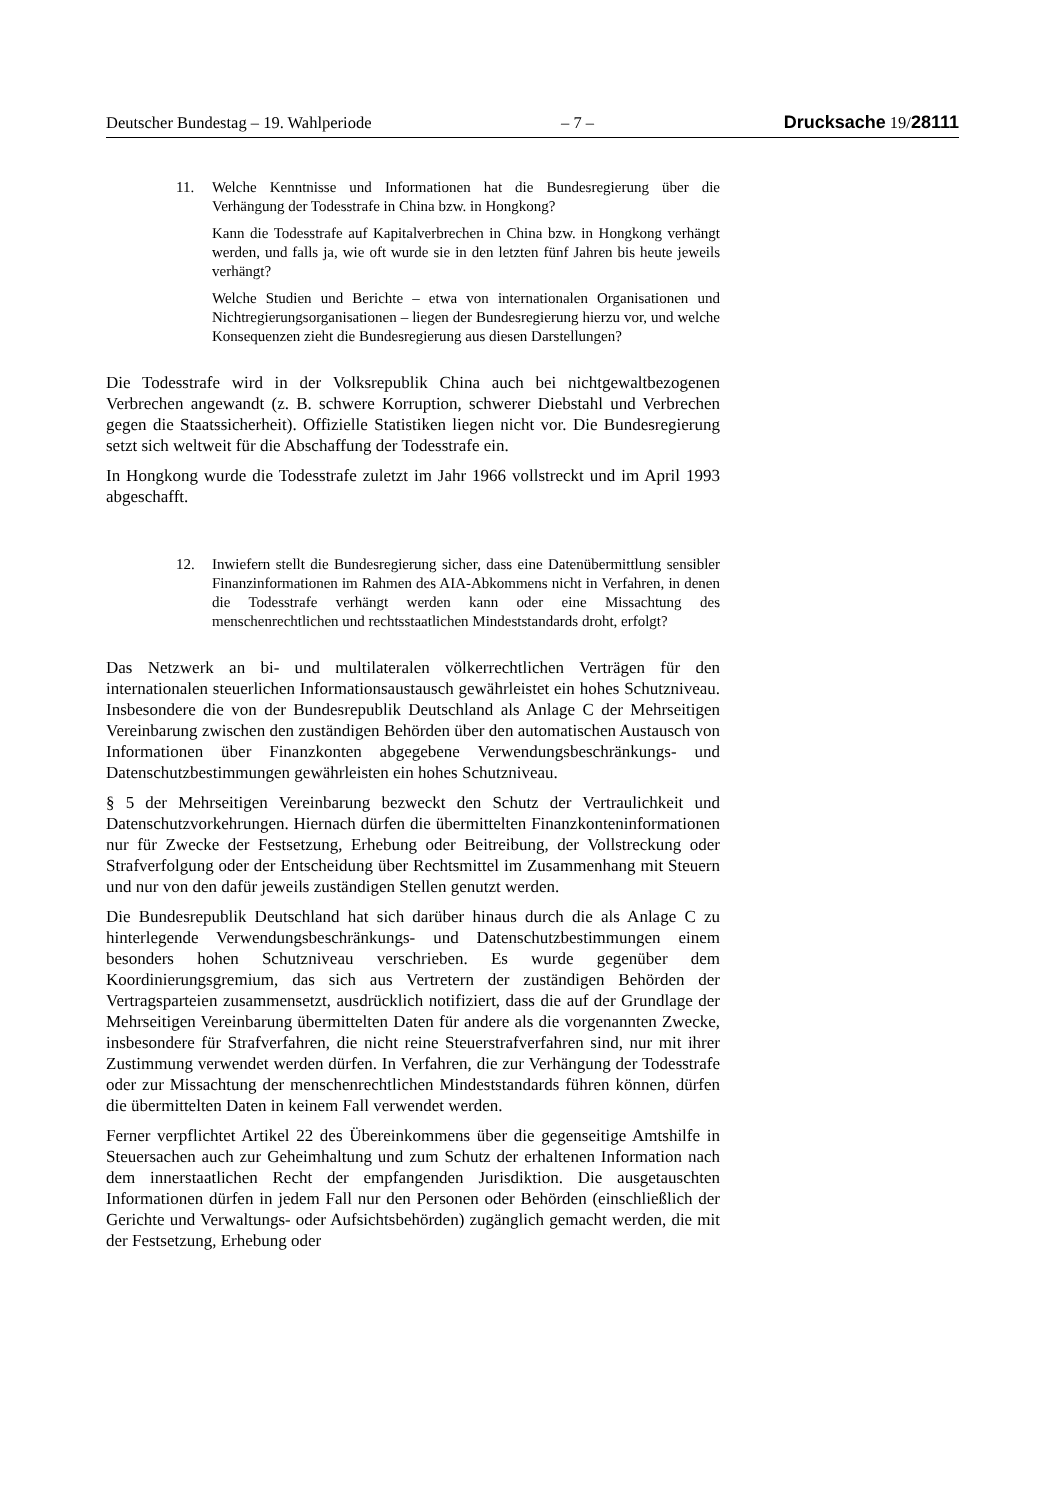Deutscher Bundestag – 19. Wahlperiode – 7 – Drucksache 19/28111
11. Welche Kenntnisse und Informationen hat die Bundesregierung über die Verhängung der Todesstrafe in China bzw. in Hongkong?
Kann die Todesstrafe auf Kapitalverbrechen in China bzw. in Hongkong verhängt werden, und falls ja, wie oft wurde sie in den letzten fünf Jahren bis heute jeweils verhängt?
Welche Studien und Berichte – etwa von internationalen Organisationen und Nichtregierungsorganisationen – liegen der Bundesregierung hierzu vor, und welche Konsequenzen zieht die Bundesregierung aus diesen Darstellungen?
Die Todesstrafe wird in der Volksrepublik China auch bei nichtgewaltbezogenen Verbrechen angewandt (z. B. schwere Korruption, schwerer Diebstahl und Verbrechen gegen die Staatssicherheit). Offizielle Statistiken liegen nicht vor. Die Bundesregierung setzt sich weltweit für die Abschaffung der Todesstrafe ein.
In Hongkong wurde die Todesstrafe zuletzt im Jahr 1966 vollstreckt und im April 1993 abgeschafft.
12. Inwiefern stellt die Bundesregierung sicher, dass eine Datenübermittlung sensibler Finanzinformationen im Rahmen des AIA-Abkommens nicht in Verfahren, in denen die Todesstrafe verhängt werden kann oder eine Missachtung des menschenrechtlichen und rechtsstaatlichen Mindeststandards droht, erfolgt?
Das Netzwerk an bi- und multilateralen völkerrechtlichen Verträgen für den internationalen steuerlichen Informationsaustausch gewährleistet ein hohes Schutzniveau. Insbesondere die von der Bundesrepublik Deutschland als Anlage C der Mehrseitigen Vereinbarung zwischen den zuständigen Behörden über den automatischen Austausch von Informationen über Finanzkonten abgegebene Verwendungsbeschränkungs- und Datenschutzbestimmungen gewährleisten ein hohes Schutzniveau.
§ 5 der Mehrseitigen Vereinbarung bezweckt den Schutz der Vertraulichkeit und Datenschutzvorkehrungen. Hiernach dürfen die übermittelten Finanzkonteninformationen nur für Zwecke der Festsetzung, Erhebung oder Beitreibung, der Vollstreckung oder Strafverfolgung oder der Entscheidung über Rechtsmittel im Zusammenhang mit Steuern und nur von den dafür jeweils zuständigen Stellen genutzt werden.
Die Bundesrepublik Deutschland hat sich darüber hinaus durch die als Anlage C zu hinterlegende Verwendungsbeschränkungs- und Datenschutzbestimmungen einem besonders hohen Schutzniveau verschrieben. Es wurde gegenüber dem Koordinierungsgremium, das sich aus Vertretern der zuständigen Behörden der Vertragsparteien zusammensetzt, ausdrücklich notifiziert, dass die auf der Grundlage der Mehrseitigen Vereinbarung übermittelten Daten für andere als die vorgenannten Zwecke, insbesondere für Strafverfahren, die nicht reine Steuerstrafverfahren sind, nur mit ihrer Zustimmung verwendet werden dürfen. In Verfahren, die zur Verhängung der Todesstrafe oder zur Missachtung der menschenrechtlichen Mindeststandards führen können, dürfen die übermittelten Daten in keinem Fall verwendet werden.
Ferner verpflichtet Artikel 22 des Übereinkommens über die gegenseitige Amtshilfe in Steuersachen auch zur Geheimhaltung und zum Schutz der erhaltenen Information nach dem innerstaatlichen Recht der empfangenden Jurisdiktion. Die ausgetauschten Informationen dürfen in jedem Fall nur den Personen oder Behörden (einschließlich der Gerichte und Verwaltungs- oder Aufsichtsbehörden) zugänglich gemacht werden, die mit der Festsetzung, Erhebung oder